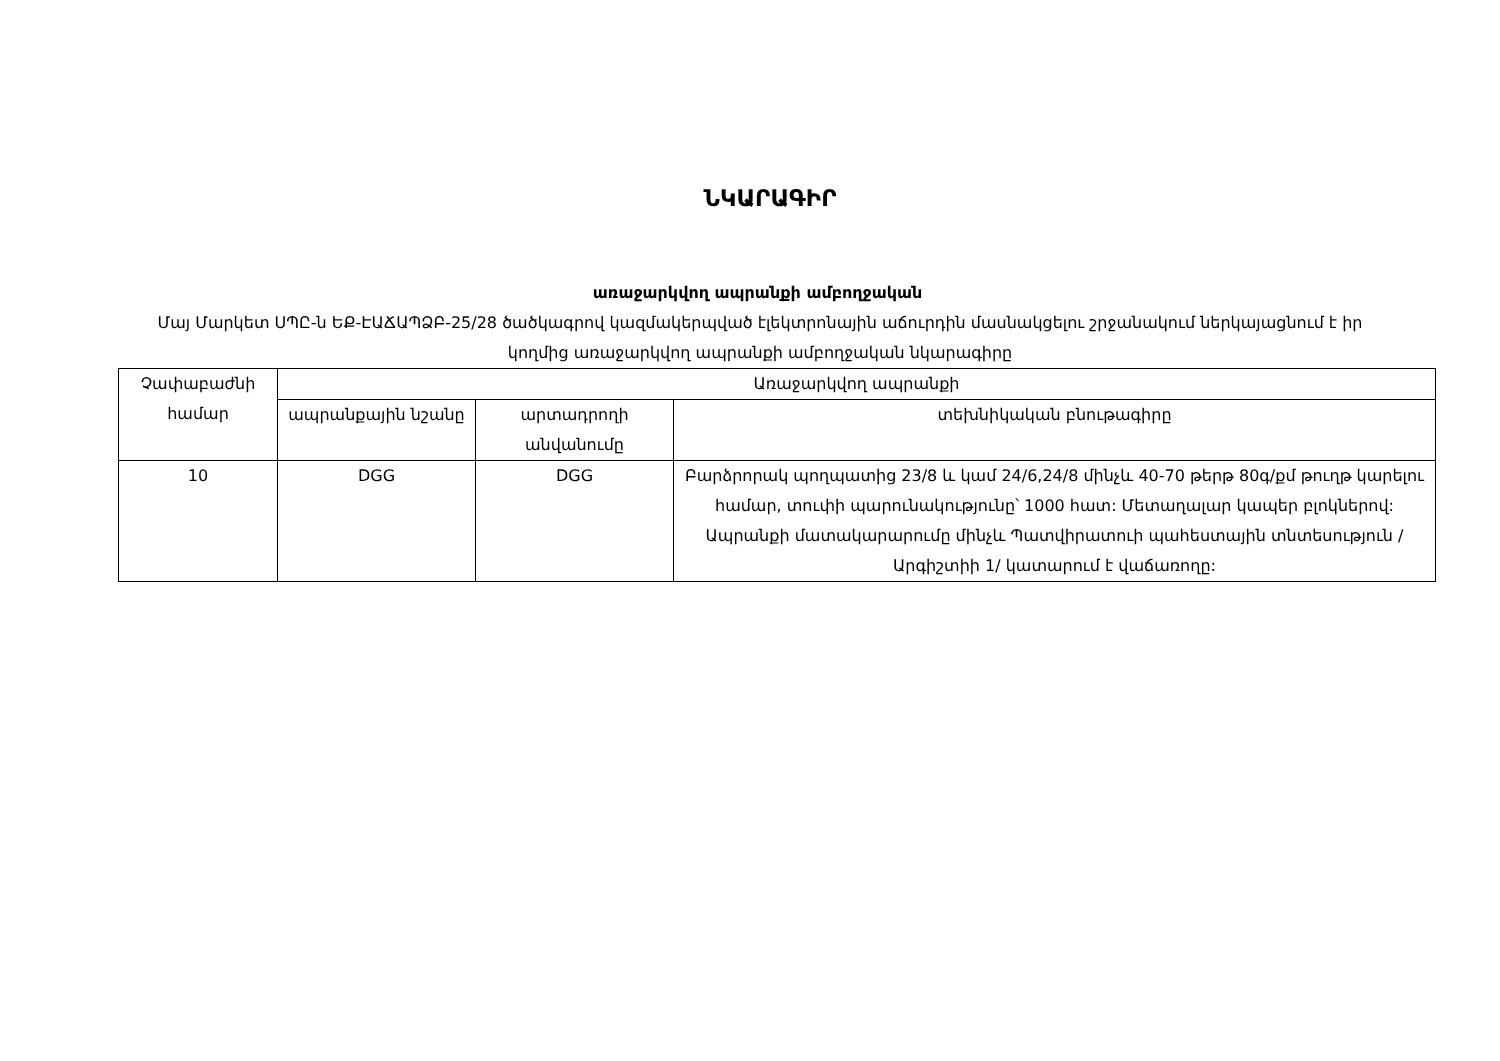ՆԿԱՐԱԳԻՐ
առաջարկվող ապրանքի ամբողջական
Մայ Մարկետ ՍՊԸ-ն ԵՔ-ԷԱՃԱՊՁԲ-25/28 ծածկագրով կազմակերպված էլեկտրոնային աճուրդին մասնակցելու շրջանակում ներկայացնում է իր կողմից առաջարկվող ապրանքի ամբողջական նկարագիրը
| Չափաբաժնի համար | Առաջարկվող ապրանքի | | |
| --- | --- | --- | --- |
| | ապրանքային նշանը | արտադրողի անվանումը | տեխնիկական բնութագիրը |
| 10 | DGG | DGG | Բարձրորակ պողպատից 23/8 և կամ 24/6,24/8 մինչև 40-70 թերթ 80գ/քմ թուղթ կարելու համար, տուփի պարունակությունը՝ 1000 հատ: Մետաղալար կապեր բլոկներով: Ապրանքի մատակարարումը մինչև Պատվիրատուի պահեստային տնտեսություն /Արգիշտիի 1/ կատարում է վաճառողը: |